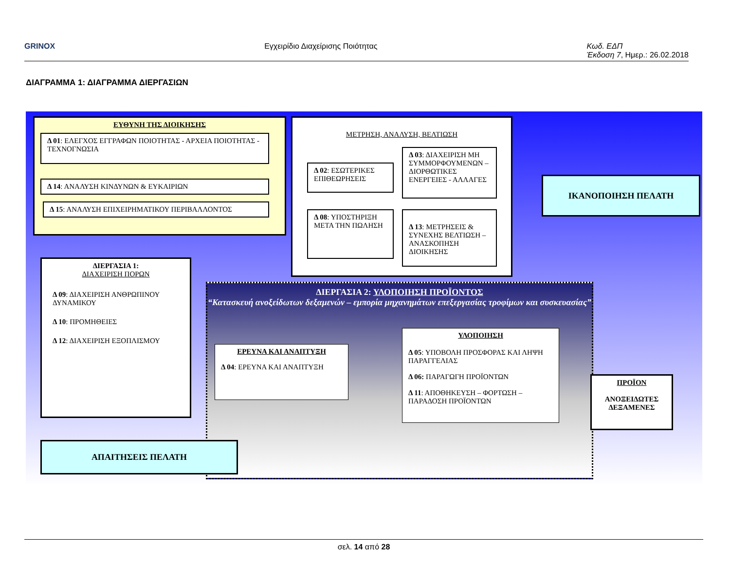GRINOX Εγχειρίδιο Διαχείρισης Ποιότητας Κωδ. ΕΔΠ
Έκδοση 7, Ημερ.: 26.02.2018
ΔΙΑΓΡΑΜΜΑ 1: ΔΙΑΓΡΑΜΜΑ ΔΙΕΡΓΑΣΙΩΝ
ΕΥΘΥΝΗ ΤΗΣ ΔΙΟΙΚΗΣΗΣ
Δ 01: ΕΛΕΓΧΟΣ ΕΓΓΡΑΦΩΝ ΠΟΙΟΤΗΤΑΣ - ΑΡΧΕΙΑ ΠΟΙΟΤΗΤΑΣ - ΤΕΧΝΟΓΝΩΣΙΑ
Δ 14: ΑΝΑΛΥΣΗ ΚΙΝΔΥΝΩΝ & ΕΥΚΑΙΡΙΩΝ
Δ 15: ΑΝΑΛΥΣΗ ΕΠΙΧΕΙΡΗΜΑΤΙΚΟΥ ΠΕΡΙΒΑΛΛΟΝΤΟΣ
ΜΕΤΡΗΣΗ, ΑΝΑΛΥΣΗ, ΒΕΛΤΙΩΣΗ
Δ 02: ΕΣΩΤΕΡΙΚΕΣ ΕΠΙΘΕΩΡΗΣΕΙΣ
Δ 03: ΔΙΑΧΕΙΡΙΣΗ ΜΗ ΣΥΜΜΟΡΦΟΥΜΕΝΩΝ – ΔΙΟΡΘΩΤΙΚΕΣ ΕΝΕΡΓΕΙΕΣ - ΑΛΛΑΓΕΣ
Δ 08: ΥΠΟΣΤΗΡΙΞΗ ΜΕΤΑ ΤΗΝ ΠΩΛΗΣΗ
Δ 13: ΜΕΤΡΗΣΕΙΣ & ΣΥΝΕΧΗΣ ΒΕΛΤΙΩΣΗ – ΑΝΑΣΚΟΠΗΣΗ ΔΙΟΙΚΗΣΗΣ
ΙΚΑΝΟΠΟΙΗΣΗ ΠΕΛΑΤΗ
ΔΙΕΡΓΑΣΙΑ 1:
ΔΙΑΧΕΙΡΙΣΗ ΠΟΡΩΝ
Δ 09: ΔΙΑΧΕΙΡΙΣΗ ΑΝΘΡΩΠΙΝΟΥ ΔΥΝΑΜΙΚΟΥ
Δ 10: ΠΡΟΜΗΘΕΙΕΣ
Δ 12: ΔΙΑΧΕΙΡΙΣΗ ΕΞΟΠΛΙΣΜΟΥ
ΔΙΕΡΓΑΣΙΑ 2: ΥΛΟΠΟΙΗΣΗ ΠΡΟΪΟΝΤΟΣ
“Κατασκευή ανοξείδωτων δεξαμενών – εμπορία μηχανημάτων επεξεργασίας τροφίμων και συσκευασίας”
ΕΡΕΥΝΑ ΚΑΙ ΑΝΑΠΤΥΞΗ
Δ 04: ΕΡΕΥΝΑ ΚΑΙ ΑΝΑΠΤΥΞΗ
ΥΛΟΠΟΙΗΣΗ
Δ 05: ΥΠΟΒΟΛΗ ΠΡΟΣΦΟΡΑΣ ΚΑΙ ΛΗΨΗ ΠΑΡΑΓΓΕΛΙΑΣ
Δ 06: ΠΑΡΑΓΩΓΗ ΠΡΟΪΟΝΤΩΝ
Δ 11: ΑΠΟΘΗΚΕΥΣΗ – ΦΟΡΤΩΣΗ – ΠΑΡΑΔΟΣΗ ΠΡΟΪΟΝΤΩΝ
ΠΡΟΪΟΝ
ΑΝΟΞΕΙΔΩΤΕΣ ΔΕΞΑΜΕΝΕΣ
ΑΠΑΙΤΗΣΕΙΣ ΠΕΛΑΤΗ
σελ. 14 από 28